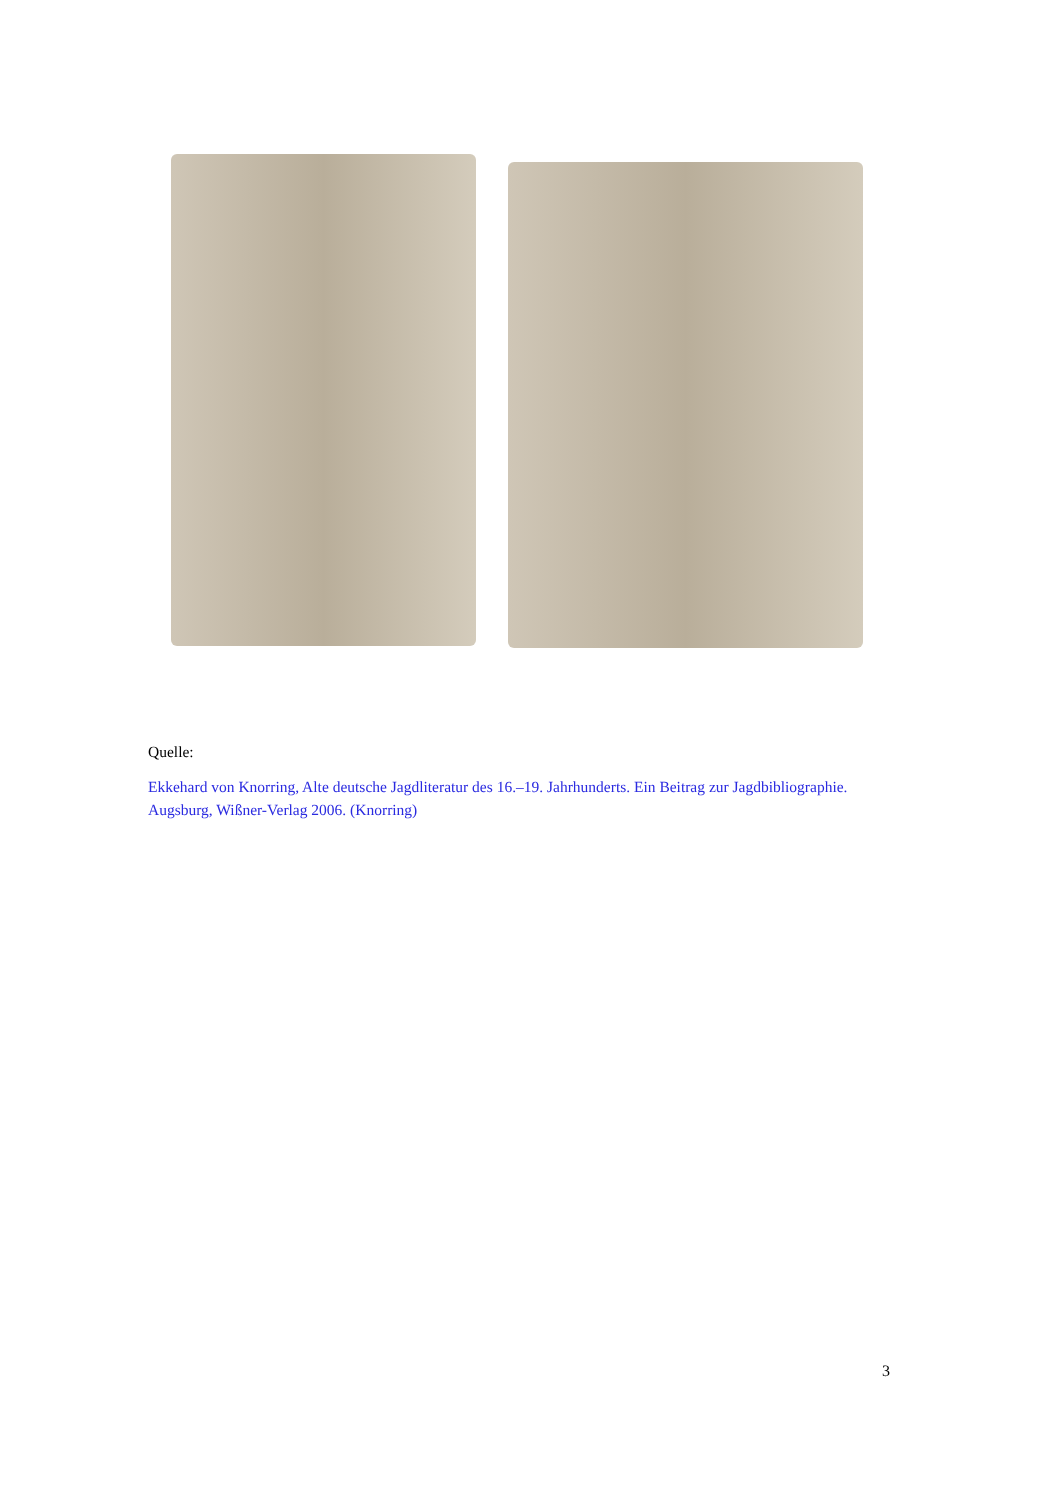Quelle:
Ekkehard von Knorring, Alte deutsche Jagdliteratur des 16.–19. Jahrhunderts. Ein Beitrag zur Jagdbibliographie. Augsburg, Wißner-Verlag 2006. (Knorring)
3